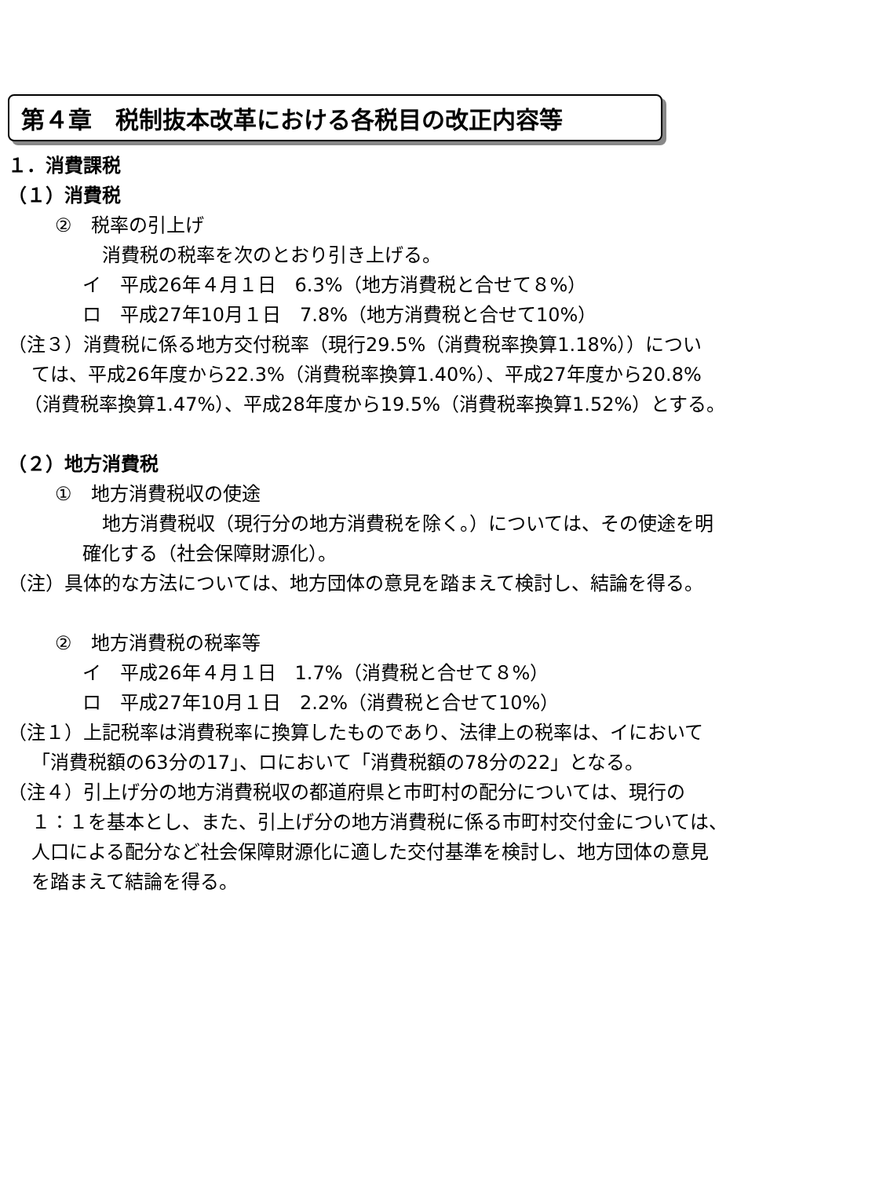第４章　税制抜本改革における各税目の改正内容等
１．消費課税
（１）消費税
②　税率の引上げ
消費税の税率を次のとおり引き上げる。
イ　平成26年４月１日　6.3%（地方消費税と合せて８%）
ロ　平成27年10月１日　7.8%（地方消費税と合せて10%）
（注３）消費税に係る地方交付税率（現行29.5%（消費税率換算1.18%））につい
ては、平成26年度から22.3%（消費税率換算1.40%）、平成27年度から20.8%
（消費税率換算1.47%）、平成28年度から19.5%（消費税率換算1.52%）とする。
（２）地方消費税
①　地方消費税収の使途
地方消費税収（現行分の地方消費税を除く。）については、その使途を明
確化する（社会保障財源化）。
（注）具体的な方法については、地方団体の意見を踏まえて検討し、結論を得る。
②　地方消費税の税率等
イ　平成26年４月１日　1.7%（消費税と合せて８%）
ロ　平成27年10月１日　2.2%（消費税と合せて10%）
（注１）上記税率は消費税率に換算したものであり、法律上の税率は、イにおいて
「消費税額の63分の17」、ロにおいて「消費税額の78分の22」となる。
（注４）引上げ分の地方消費税収の都道府県と市町村の配分については、現行の
１：１を基本とし、また、引上げ分の地方消費税に係る市町村交付金については、
人口による配分など社会保障財源化に適した交付基準を検討し、地方団体の意見
を踏まえて結論を得る。